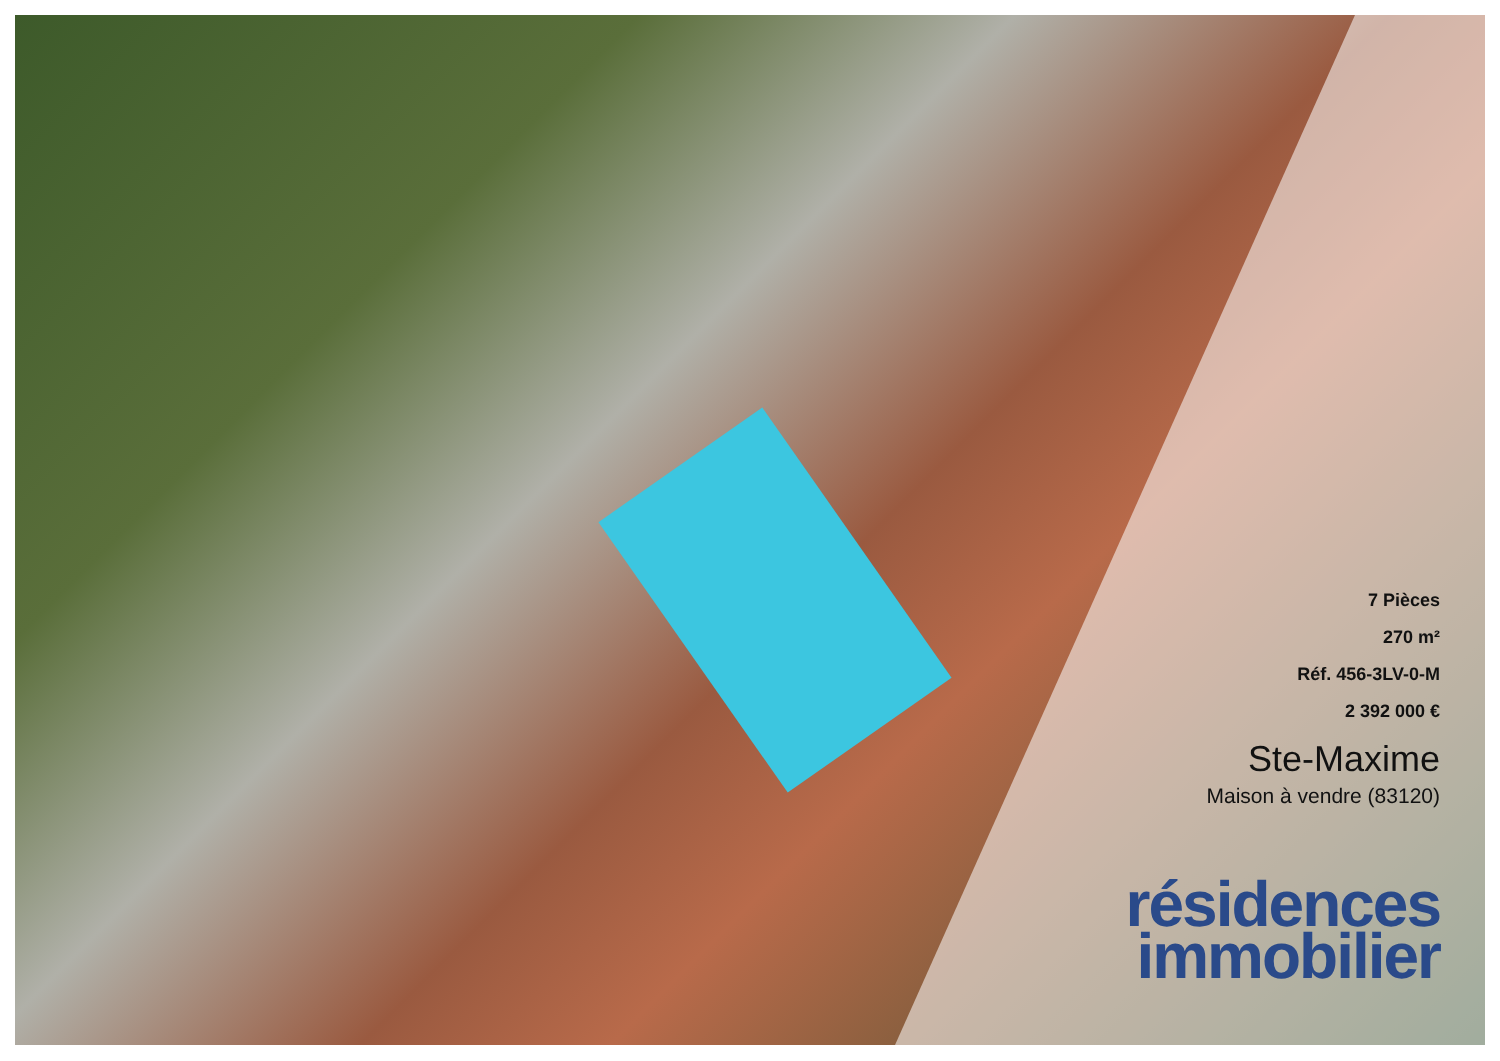7 Pièces
270 m²
Réf. 456-3LV-0-M
2 392 000 €
Ste-Maxime
Maison à vendre (83120)
résidences
immobilier